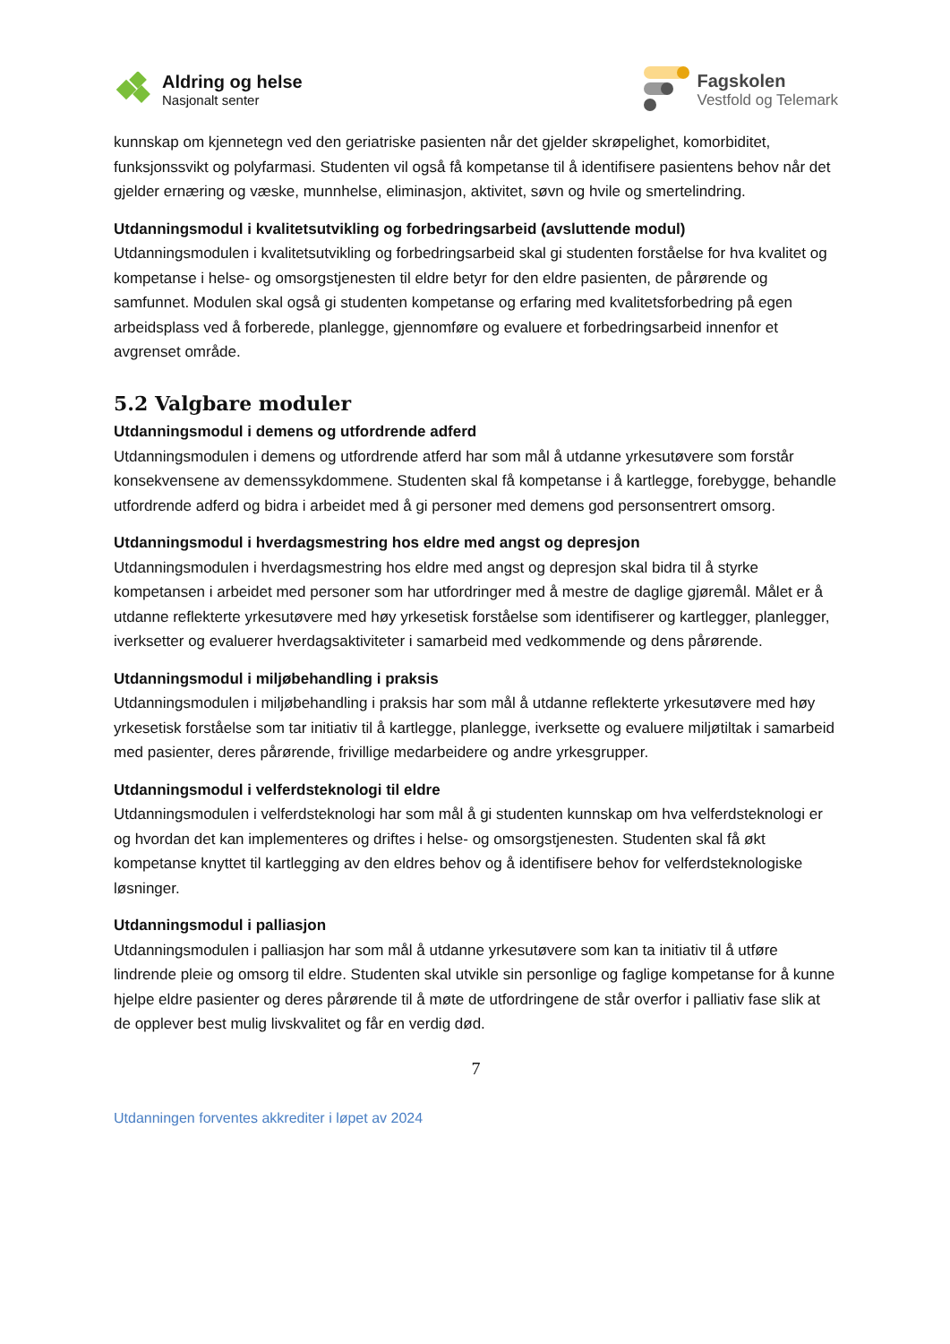Aldring og helse
Nasjonalt senter
Fagskolen
Vestfold og Telemark
kunnskap om kjennetegn ved den geriatriske pasienten når det gjelder skrøpelighet, komorbiditet, funksjonssvikt og polyfarmasi. Studenten vil også få kompetanse til å identifisere pasientens behov når det gjelder ernæring og væske, munnhelse, eliminasjon, aktivitet, søvn og hvile og smertelindring.
Utdanningsmodul i kvalitetsutvikling og forbedringsarbeid (avsluttende modul)
Utdanningsmodulen i kvalitetsutvikling og forbedringsarbeid skal gi studenten forståelse for hva kvalitet og kompetanse i helse- og omsorgstjenesten til eldre betyr for den eldre pasienten, de pårørende og samfunnet. Modulen skal også gi studenten kompetanse og erfaring med kvalitetsforbedring på egen arbeidsplass ved å forberede, planlegge, gjennomføre og evaluere et forbedringsarbeid innenfor et avgrenset område.
5.2 Valgbare moduler
Utdanningsmodul i demens og utfordrende adferd
Utdanningsmodulen i demens og utfordrende atferd har som mål å utdanne yrkesutøvere som forstår konsekvensene av demenssykdommene. Studenten skal få kompetanse i å kartlegge, forebygge, behandle utfordrende adferd og bidra i arbeidet med å gi personer med demens god personsentrert omsorg.
Utdanningsmodul i hverdagsmestring hos eldre med angst og depresjon
Utdanningsmodulen i hverdagsmestring hos eldre med angst og depresjon skal bidra til å styrke kompetansen i arbeidet med personer som har utfordringer med å mestre de daglige gjøremål. Målet er å utdanne reflekterte yrkesutøvere med høy yrkesetisk forståelse som identifiserer og kartlegger, planlegger, iverksetter og evaluerer hverdagsaktiviteter i samarbeid med vedkommende og dens pårørende.
Utdanningsmodul i miljøbehandling i praksis
Utdanningsmodulen i miljøbehandling i praksis har som mål å utdanne reflekterte yrkesutøvere med høy yrkesetisk forståelse som tar initiativ til å kartlegge, planlegge, iverksette og evaluere miljøtiltak i samarbeid med pasienter, deres pårørende, frivillige medarbeidere og andre yrkesgrupper.
Utdanningsmodul i velferdsteknologi til eldre
Utdanningsmodulen i velferdsteknologi har som mål å gi studenten kunnskap om hva velferdsteknologi er og hvordan det kan implementeres og driftes i helse- og omsorgstjenesten. Studenten skal få økt kompetanse knyttet til kartlegging av den eldres behov og å identifisere behov for velferdsteknologiske løsninger.
Utdanningsmodul i palliasjon
Utdanningsmodulen i palliasjon har som mål å utdanne yrkesutøvere som kan ta initiativ til å utføre lindrende pleie og omsorg til eldre. Studenten skal utvikle sin personlige og faglige kompetanse for å kunne hjelpe eldre pasienter og deres pårørende til å møte de utfordringene de står overfor i palliativ fase slik at de opplever best mulig livskvalitet og får en verdig død.
7
Utdanningen forventes akkrediter i løpet av 2024